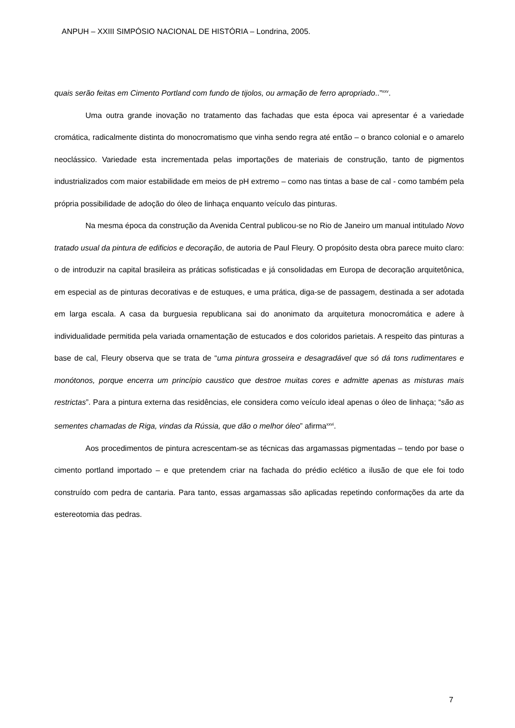ANPUH – XXIII SIMPÓSIO NACIONAL DE HISTÓRIA – Londrina, 2005.
quais serão feitas em Cimento Portland com fundo de tijolos, ou armação de ferro apropriado..”<sup>xxv</sup>.
Uma outra grande inovação no tratamento das fachadas que esta época vai apresentar é a variedade cromática, radicalmente distinta do monocromatismo que vinha sendo regra até então – o branco colonial e o amarelo neoclássico. Variedade esta incrementada pelas importações de materiais de construção, tanto de pigmentos industrializados com maior estabilidade em meios de pH extremo – como nas tintas a base de cal - como também pela própria possibilidade de adoção do óleo de linhaça enquanto veículo das pinturas.
Na mesma época da construção da Avenida Central publicou-se no Rio de Janeiro um manual intitulado Novo tratado usual da pintura de edificios e decoração, de autoria de Paul Fleury. O propósito desta obra parece muito claro: o de introduzir na capital brasileira as práticas sofisticadas e já consolidadas em Europa de decoração arquitetônica, em especial as de pinturas decorativas e de estuques, e uma prática, diga-se de passagem, destinada a ser adotada em larga escala. A casa da burguesia republicana sai do anonimato da arquitetura monocromática e adere à individualidade permitida pela variada ornamentação de estucados e dos coloridos parietais. A respeito das pinturas a base de cal, Fleury observa que se trata de “uma pintura grosseira e desagradável que só dá tons rudimentares e monótonos, porque encerra um princípio caustico que destroe muitas cores e admitte apenas as misturas mais restrictas”. Para a pintura externa das residências, ele considera como veículo ideal apenas o óleo de linhaça; “são as sementes chamadas de Riga, vindas da Rússia, que dão o melhor óleo” afirma<sup>xxvi</sup>.
Aos procedimentos de pintura acrescentam-se as técnicas das argamassas pigmentadas – tendo por base o cimento portland importado – e que pretendem criar na fachada do prédio eclético a ilusão de que ele foi todo construído com pedra de cantaria. Para tanto, essas argamassas são aplicadas repetindo conformações da arte da estereotomia das pedras.
7